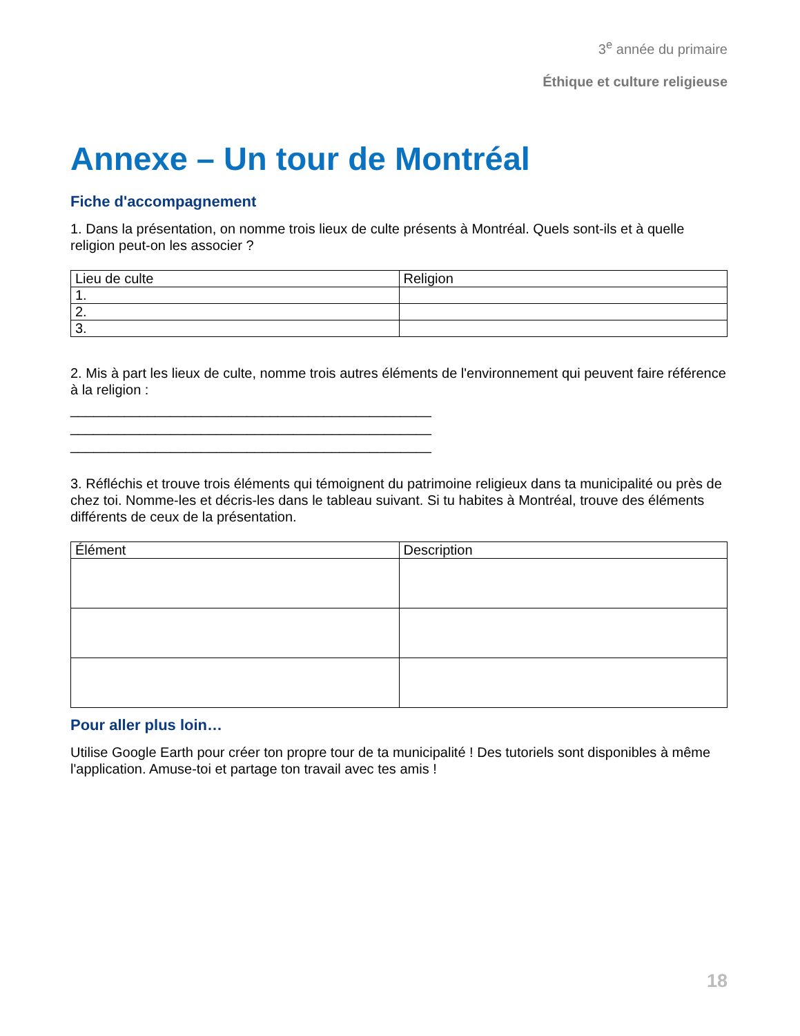3<sup>e</sup> année du primaire
Éthique et culture religieuse
Annexe – Un tour de Montréal
Fiche d'accompagnement
1. Dans la présentation, on nomme trois lieux de culte présents à Montréal. Quels sont-ils et à quelle religion peut-on les associer ?
| Lieu de culte | Religion |
| --- | --- |
| 1. | |
| 2. | |
| 3. | |
2. Mis à part les lieux de culte, nomme trois autres éléments de l'environnement qui peuvent faire référence à la religion :
_______________________________________________
_______________________________________________
_______________________________________________
3. Réfléchis et trouve trois éléments qui témoignent du patrimoine religieux dans ta municipalité ou près de chez toi. Nomme-les et décris-les dans le tableau suivant. Si tu habites à Montréal, trouve des éléments différents de ceux de la présentation.
| Élément | Description |
| --- | --- |
Pour aller plus loin…
Utilise Google Earth pour créer ton propre tour de ta municipalité ! Des tutoriels sont disponibles à même l'application. Amuse-toi et partage ton travail avec tes amis !
18